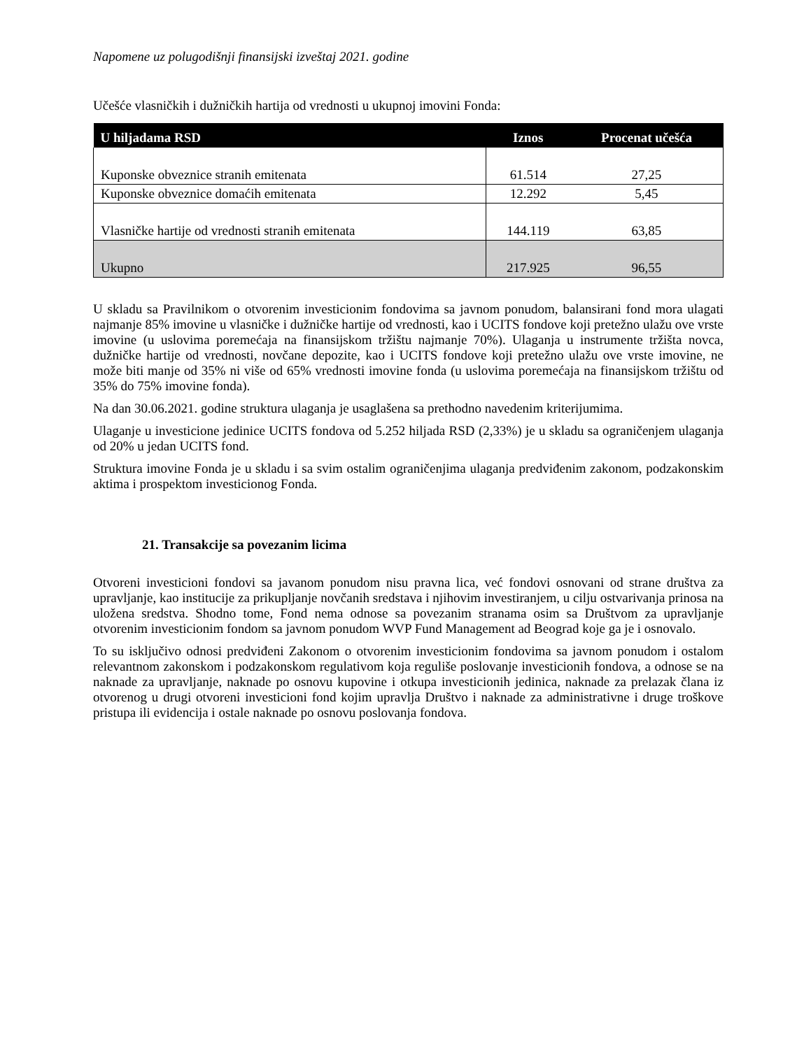Napomene uz polugodišnji finansijski izveštaj 2021. godine
Učešće vlasničkih i dužničkih hartija od vrednosti u ukupnoj imovini Fonda:
| U hiljadama RSD | Iznos | Procenat učešća |
| --- | --- | --- |
| Kuponske obveznice stranih emitenata | 61.514 | 27,25 |
| Kuponske obveznice domaćih emitenata | 12.292 | 5,45 |
| Vlasničke hartije od vrednosti stranih emitenata | 144.119 | 63,85 |
| Ukupno | 217.925 | 96,55 |
U skladu sa Pravilnikom o otvorenim investicionim fondovima sa javnom ponudom, balansirani fond mora ulagati najmanje 85% imovine u vlasničke i dužničke hartije od vrednosti, kao i UCITS fondove koji pretežno ulažu ove vrste imovine (u uslovima poremećaja na finansijskom tržištu najmanje 70%). Ulaganja u instrumente tržišta novca, dužničke hartije od vrednosti, novčane depozite, kao i UCITS fondove koji pretežno ulažu ove vrste imovine, ne može biti manje od 35% ni više od 65% vrednosti imovine fonda (u uslovima poremećaja na finansijskom tržištu od 35% do 75% imovine fonda).
Na dan 30.06.2021. godine struktura ulaganja je usaglašena sa prethodno navedenim kriterijumima.
Ulaganje u investicione jedinice UCITS fondova od 5.252 hiljada RSD (2,33%) je u skladu sa ograničenjem ulaganja od 20% u jedan UCITS fond.
Struktura imovine Fonda je u skladu i sa svim ostalim ograničenjima ulaganja predviđenim zakonom, podzakonskim aktima i prospektom investicionog Fonda.
21. Transakcije sa povezanim licima
Otvoreni investicioni fondovi sa javanom ponudom nisu pravna lica, već fondovi osnovani od strane društva za upravljanje, kao institucije za prikupljanje novčanih sredstava i njihovim investiranjem, u cilju ostvarivanja prinosa na uložena sredstva. Shodno tome, Fond nema odnose sa povezanim stranama osim sa Društvom za upravljanje otvorenim investicionim fondom sa javnom ponudom WVP Fund Management ad Beograd koje ga je i osnovalo.
To su isključivo odnosi predviđeni Zakonom o otvorenim investicionim fondovima sa javnom ponudom i ostalom relevantnom zakonskom i podzakonskom regulativom koja reguliše poslovanje investicionih fondova, a odnose se na naknade za upravljanje, naknade po osnovu kupovine i otkupa investicionih jedinica, naknade za prelazak člana iz otvorenog u drugi otvoreni investicioni fond kojim upravlja Društvo i naknade za administrativne i druge troškove pristupa ili evidencija i ostale naknade po osnovu poslovanja fondova.